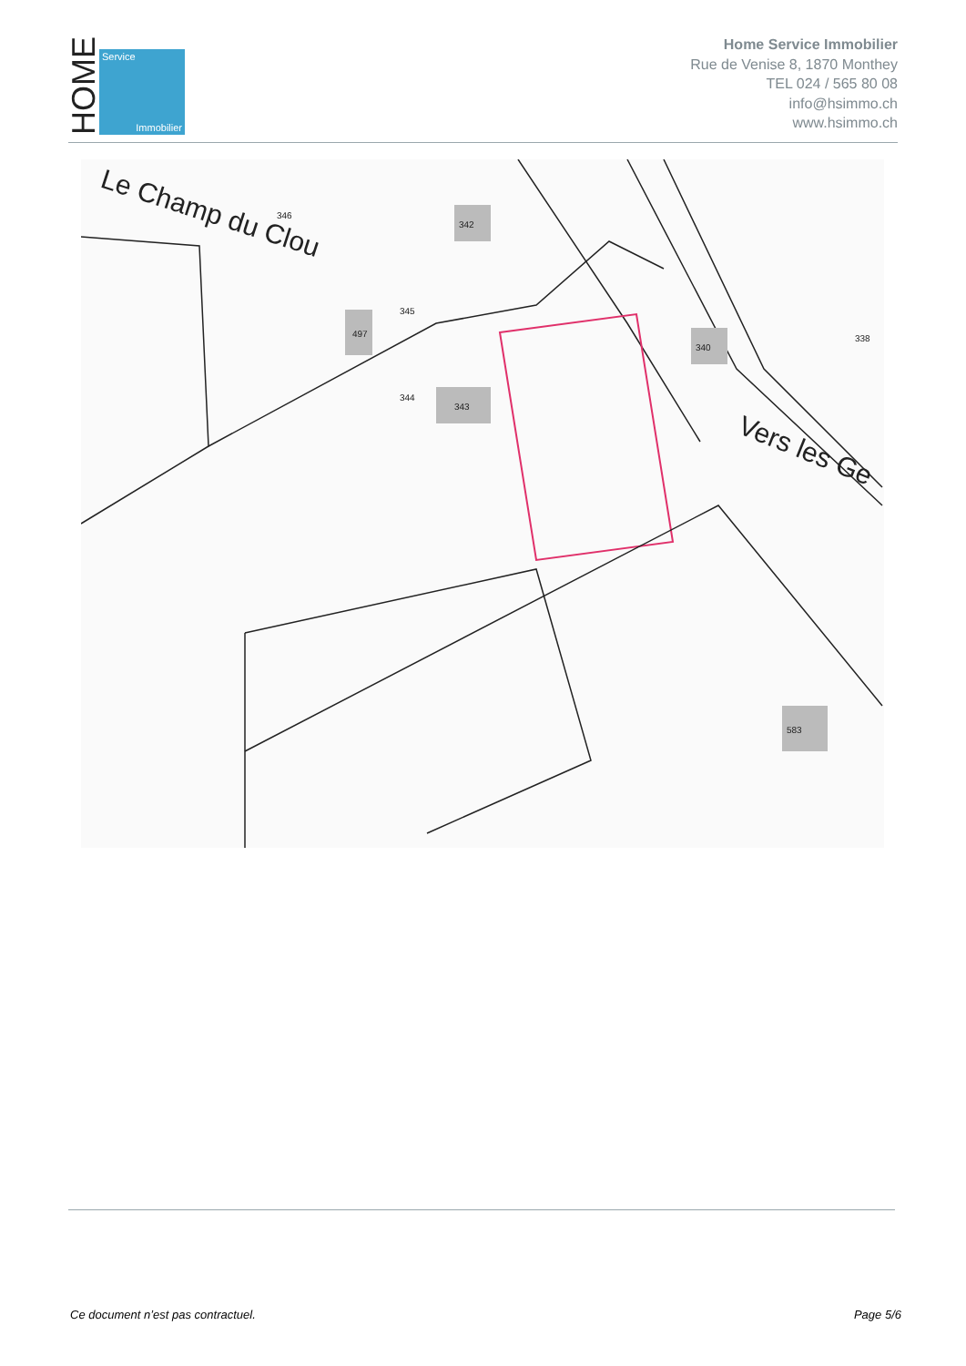HOME
Service
Immobilier
Home Service Immobilier
Rue de Venise 8, 1870 Monthey
TEL 024 / 565 80 08
info@hsimmo.ch
www.hsimmo.ch
Le Champ du Clou
Vers les Ge
342
497
343
340
338
583
346
345
344
Ce document n’est pas contractuel. Page 5/6